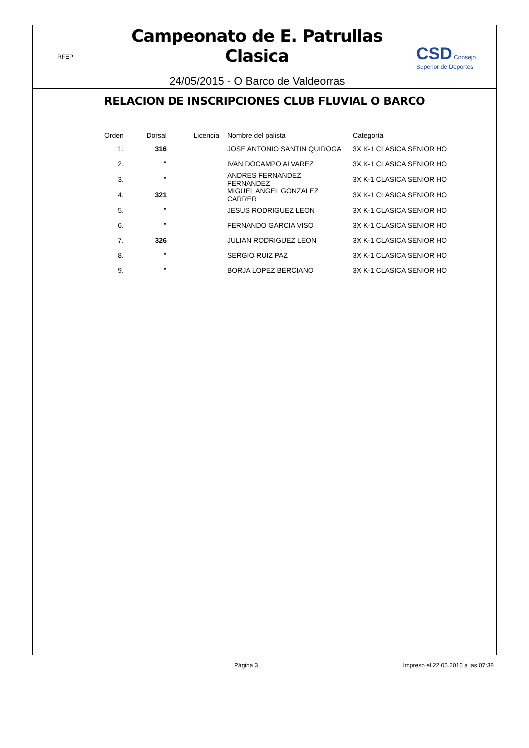RFEP
Campeonato de E. Patrullas Clasica
24/05/2015 - O Barco de Valdeorras
CSD Consejo Superior de Deportes
RELACION DE INSCRIPCIONES CLUB FLUVIAL O BARCO
| Orden | Dorsal | Licencia | Nombre del palista | Categoría |
| --- | --- | --- | --- | --- |
| 1. | 316 | | JOSE ANTONIO SANTIN QUIROGA | 3X K-1 CLASICA SENIOR HO |
| 2. | " | | IVAN DOCAMPO ALVAREZ | 3X K-1 CLASICA SENIOR HO |
| 3. | " | | ANDRES FERNANDEZ FERNANDEZ | 3X K-1 CLASICA SENIOR HO |
| 4. | 321 | | MIGUEL ANGEL GONZALEZ CARRER | 3X K-1 CLASICA SENIOR HO |
| 5. | " | | JESUS RODRIGUEZ LEON | 3X K-1 CLASICA SENIOR HO |
| 6. | " | | FERNANDO GARCIA VISO | 3X K-1 CLASICA SENIOR HO |
| 7. | 326 | | JULIAN RODRIGUEZ LEON | 3X K-1 CLASICA SENIOR HO |
| 8. | " | | SERGIO RUIZ PAZ | 3X K-1 CLASICA SENIOR HO |
| 9. | " | | BORJA LOPEZ BERCIANO | 3X K-1 CLASICA SENIOR HO |
Página 3 Impreso el 22.05.2015 a las 07:38